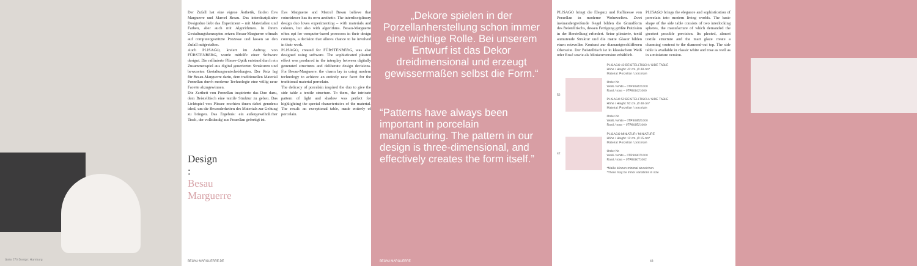Seite 270 Design: Hamburg
Der Zufall hat eine eigene Ästhetik, finden Eva Marguerre und Marcel Besau. Das interdisziplinäre Designduo liebt das Experiment – mit Materialien und Farben, aber auch mit Algorithmen. In ihrem Gestaltungskonzepten setzen Besau-Marguerre oftmals auf computergestützte Prozesse und lassen so den Zufall mitgestalten.
Auch PLISAGO, kreiert im Auftrag von FÜRSTENBERG, wurde mithilfe einer Software designt. Die raffinierte Plissee-Optik entstand durch ein Zusammenspiel aus digital generierten Strukturen und bewussten Gestaltungsentscheidungen. Der Reiz lag für Besau-Marguerre darin, dem traditionellen Material Porzellan durch moderne Technologie eine völlig neue Facette abzugewinnen.
Die Zartheit von Porzellan inspirierte das Duo dazu, dem Beistelltisch eine textile Struktur zu geben. Das Lichtspiel von Plissee erschien ihnen dabei geradezu ideal, um die Besonderheiten des Materials zur Geltung zu bringen. Das Ergebnis: ein außergewöhnlicher Tisch, der vollständig aus Porzellan gefertigt ist.
Eva Marguerre and Marcel Besau believe that coincidence has its own aesthetic. The interdisciplinary design duo loves experimenting – with materials and colours, but also with algorithms. Besau-Marguerre often opt for computer-based processes in their design concepts, a decision that allows chance to be involved in their work.
PLISAGO, created for FÜRSTENBERG, was also designed using software. The sophisticated pleated effect was produced in the interplay between digitally generated structures and deliberate design decisions. For Besau-Marguerre, the charm lay in using modern technology to achieve an entirely new facet for the traditional material porcelain.
The delicacy of porcelain inspired the duo to give the side table a textile structure. To them, the intricate pattern of light and shadow was perfect for highlighting the special characteristics of the material. The result: an exceptional table, made entirely of porcelain.
Design
:
Besau
Marguerre
BESAU-MARGUERRE.DE
„Dekore spielen in der Porzellanherstellung schon immer eine wichtige Rolle. Bei unserem Entwurf ist das Dekor dreidimensional und erzeugt gewissermaßen selbst die Form.“
“Patterns have always been important in porcelain manufacturing. The pattern in our design is three-dimensional, and effectively creates the form itself.”
BESAU MARGUERRE
PLISAGO bringt die Eleganz und Raffinesse von Porzellan in moderne Wohnwelten. Zwei ineinandergreifende Kegel bilden die Grundform des Beistelltischs, dessen Fertigung größte Präzision in der Herstellung erfordert. Seine plissierte, textil anmutende Struktur und die matte Glasur bilden einen reizvollen Kontrast zur diamantgeschliffenen Oberseite. Der Beistelltisch ist in klassischem Weiß oder Rosé sowie als Miniaturversion erhältlich.
PLISAGO brings the elegance and sophistication of porcelain into modern living worlds. The basic shape of the side table consists of two interlocking spheres, the manufacture of which demanded the greatest possible precision. Its pleated, almost textile structure and the matt glaze create a charming contrast to the diamond-cut top. The side table is available in classic white and rose as well as in a miniature version.
52
PLISAGO 42 BEISTELLTISCH / SIDE TABLE
Höhe / Height: 42 cm, Ø 48 cm*
Material: Porzellan / porcelain
Order-Nr.
Weiß / white – 0TP808421000
Rosé / rose – 0TP808421000
PLISAGO 52 BEISTELLTISCH / SIDE TABLE
Höhe / Height: 52 cm, Ø 48 cm*
Material: Porzellan / porcelain
Order-Nr.
Weiß / white – 0TP808521000
Rosé / rose – 0TP808521000
42
PLISAGO MINIATUR / MINIATURE
Höhe / Height: 12 cm, Ø 15 cm*
Material: Porzellan / porcelain
Order-Nr.
Weiß / white – 0TP808071000
Rosé / rose – 0TP808071002
*Maße können minimal abweichen.
*There may be minor variations in size
48